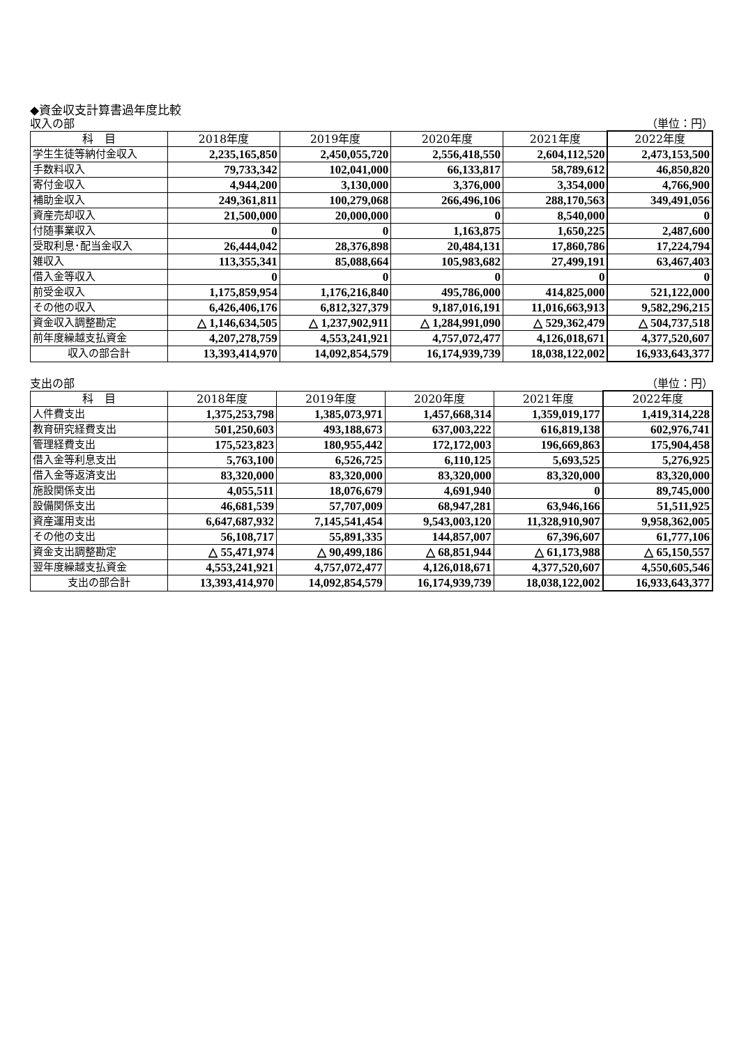◆資金収支計算書過年度比較
収入の部 （単位：円）
| 科 目 | 2018年度 | 2019年度 | 2020年度 | 2021年度 | 2022年度 |
| --- | --- | --- | --- | --- | --- |
| 学生生徒等納付金収入 | 2,235,165,850 | 2,450,055,720 | 2,556,418,550 | 2,604,112,520 | 2,473,153,500 |
| 手数料収入 | 79,733,342 | 102,041,000 | 66,133,817 | 58,789,612 | 46,850,820 |
| 寄付金収入 | 4,944,200 | 3,130,000 | 3,376,000 | 3,354,000 | 4,766,900 |
| 補助金収入 | 249,361,811 | 100,279,068 | 266,496,106 | 288,170,563 | 349,491,056 |
| 資産売却収入 | 21,500,000 | 20,000,000 | 0 | 8,540,000 | 0 |
| 付随事業収入 | 0 | 0 | 1,163,875 | 1,650,225 | 2,487,600 |
| 受取利息･配当金収入 | 26,444,042 | 28,376,898 | 20,484,131 | 17,860,786 | 17,224,794 |
| 雑収入 | 113,355,341 | 85,088,664 | 105,983,682 | 27,499,191 | 63,467,403 |
| 借入金等収入 | 0 | 0 | 0 | 0 | 0 |
| 前受金収入 | 1,175,859,954 | 1,176,216,840 | 495,786,000 | 414,825,000 | 521,122,000 |
| その他の収入 | 6,426,406,176 | 6,812,327,379 | 9,187,016,191 | 11,016,663,913 | 9,582,296,215 |
| 資金収入調整勘定 | △ 1,146,634,505 | △ 1,237,902,911 | △ 1,284,991,090 | △ 529,362,479 | △ 504,737,518 |
| 前年度繰越支払資金 | 4,207,278,759 | 4,553,241,921 | 4,757,072,477 | 4,126,018,671 | 4,377,520,607 |
| 収入の部合計 | 13,393,414,970 | 14,092,854,579 | 16,174,939,739 | 18,038,122,002 | 16,933,643,377 |
支出の部 （単位：円）
| 科 目 | 2018年度 | 2019年度 | 2020年度 | 2021年度 | 2022年度 |
| --- | --- | --- | --- | --- | --- |
| 人件費支出 | 1,375,253,798 | 1,385,073,971 | 1,457,668,314 | 1,359,019,177 | 1,419,314,228 |
| 教育研究経費支出 | 501,250,603 | 493,188,673 | 637,003,222 | 616,819,138 | 602,976,741 |
| 管理経費支出 | 175,523,823 | 180,955,442 | 172,172,003 | 196,669,863 | 175,904,458 |
| 借入金等利息支出 | 5,763,100 | 6,526,725 | 6,110,125 | 5,693,525 | 5,276,925 |
| 借入金等返済支出 | 83,320,000 | 83,320,000 | 83,320,000 | 83,320,000 | 83,320,000 |
| 施設関係支出 | 4,055,511 | 18,076,679 | 4,691,940 | 0 | 89,745,000 |
| 設備関係支出 | 46,681,539 | 57,707,009 | 68,947,281 | 63,946,166 | 51,511,925 |
| 資産運用支出 | 6,647,687,932 | 7,145,541,454 | 9,543,003,120 | 11,328,910,907 | 9,958,362,005 |
| その他の支出 | 56,108,717 | 55,891,335 | 144,857,007 | 67,396,607 | 61,777,106 |
| 資金支出調整勘定 | △ 55,471,974 | △ 90,499,186 | △ 68,851,944 | △ 61,173,988 | △ 65,150,557 |
| 翌年度繰越支払資金 | 4,553,241,921 | 4,757,072,477 | 4,126,018,671 | 4,377,520,607 | 4,550,605,546 |
| 支出の部合計 | 13,393,414,970 | 14,092,854,579 | 16,174,939,739 | 18,038,122,002 | 16,933,643,377 |